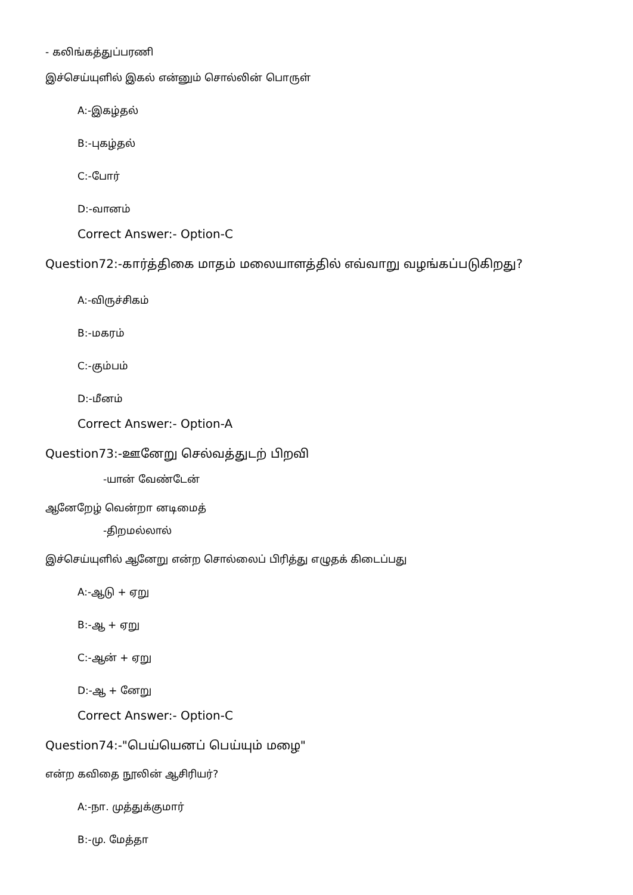- கலிங்கத்துப்பரணி
இச்செய்யுளில் இகல் என்னும் சொல்லின் பொருள்
A:-இகழ்தல்
B:-புகழ்தல்
C:-போர்
D:-வானம்
Correct Answer:- Option-C
Question72:-கார்த்திகை மாதம் மலையாளத்தில் எவ்வாறு வழங்கப்படுகிறது?
A:-விருச்சிகம்
B:-மகரம்
C:-கும்பம்
D:-மீனம்
Correct Answer:- Option-A
Question73:-ஊனேறு செல்வத்துடற் பிறவி
-யான் வேண்டேன்
ஆனேறேழ் வென்றா னடிமைத்
-திறமல்லால்
இச்செய்யுளில் ஆனேறு என்ற சொல்லைப் பிரித்து எழுதக் கிடைப்பது
A:-ஆடு + ஏறு
B:-ஆ + ஏறு
C:-ஆன் + ஏறு
D:-ஆ + னேறு
Correct Answer:- Option-C
Question74:-"பெய்யெனப் பெய்யும் மழை"
என்ற கவிதை நூலின் ஆசிரியர்?
A:-நா. முத்துக்குமார்
B:-மு. மேத்தா